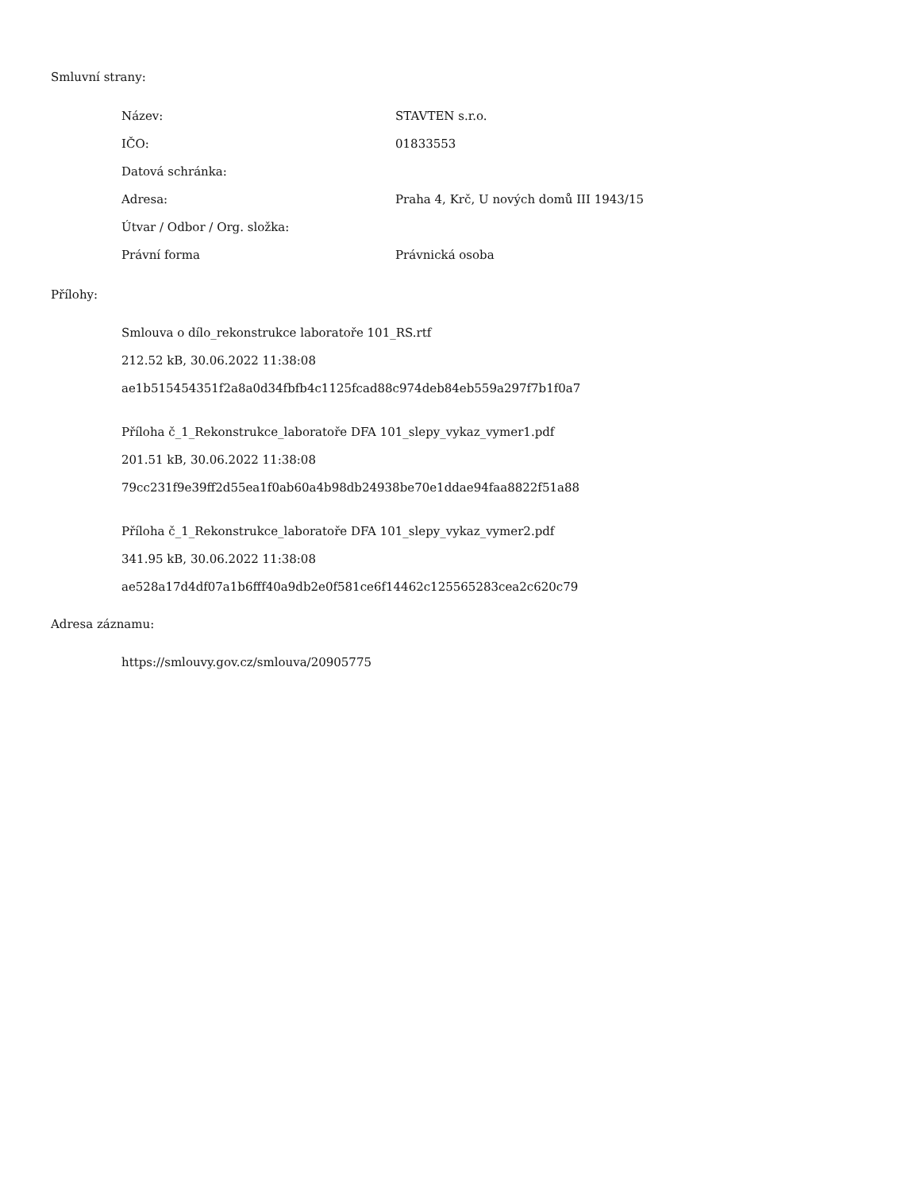Smluvní strany:
| Název: | STAVTEN s.r.o. |
| IČO: | 01833553 |
| Datová schránka: | |
| Adresa: | Praha 4, Krč, U nových domů III 1943/15 |
| Útvar / Odbor / Org. složka: | |
| Právní forma | Právnická osoba |
Přílohy:
Smlouva o dílo_rekonstrukce laboratoře 101_RS.rtf
212.52 kB, 30.06.2022 11:38:08
ae1b515454351f2a8a0d34fbfb4c1125fcad88c974deb84eb559a297f7b1f0a7
Příloha č_1_Rekonstrukce_laboratoře DFA 101_slepy_vykaz_vymer1.pdf
201.51 kB, 30.06.2022 11:38:08
79cc231f9e39ff2d55ea1f0ab60a4b98db24938be70e1ddae94faa8822f51a88
Příloha č_1_Rekonstrukce_laboratoře DFA 101_slepy_vykaz_vymer2.pdf
341.95 kB, 30.06.2022 11:38:08
ae528a17d4df07a1b6fff40a9db2e0f581ce6f14462c125565283cea2c620c79
Adresa záznamu:
https://smlouvy.gov.cz/smlouva/20905775